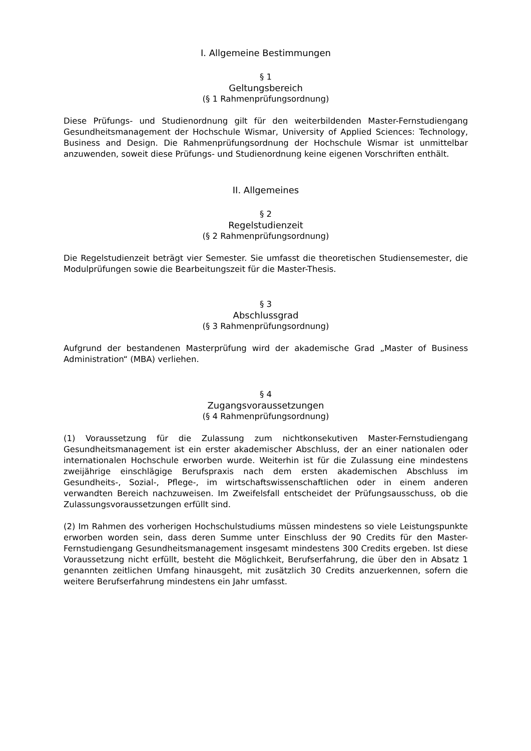I. Allgemeine Bestimmungen
§ 1
Geltungsbereich
(§ 1 Rahmenprüfungsordnung)
Diese Prüfungs- und Studienordnung gilt für den weiterbildenden Master-Fernstudiengang Gesundheitsmanagement der Hochschule Wismar, University of Applied Sciences: Technology, Business and Design. Die Rahmenprüfungsordnung der Hochschule Wismar ist unmittelbar anzuwenden, soweit diese Prüfungs- und Studienordnung keine eigenen Vorschriften enthält.
II. Allgemeines
§ 2
Regelstudienzeit
(§ 2 Rahmenprüfungsordnung)
Die Regelstudienzeit beträgt vier Semester. Sie umfasst die theoretischen Studiensemester, die Modulprüfungen sowie die Bearbeitungszeit für die Master-Thesis.
§ 3
Abschlussgrad
(§ 3 Rahmenprüfungsordnung)
Aufgrund der bestandenen Masterprüfung wird der akademische Grad „Master of Business Administration“ (MBA) verliehen.
§ 4
Zugangsvoraussetzungen
(§ 4 Rahmenprüfungsordnung)
(1) Voraussetzung für die Zulassung zum nichtkonsekutiven Master-Fernstudiengang Gesundheitsmanagement ist ein erster akademischer Abschluss, der an einer nationalen oder internationalen Hochschule erworben wurde. Weiterhin ist für die Zulassung eine mindestens zweijährige einschlägige Berufspraxis nach dem ersten akademischen Abschluss im Gesundheits-, Sozial-, Pflege-, im wirtschaftswissenschaftlichen oder in einem anderen verwandten Bereich nachzuweisen. Im Zweifelsfall entscheidet der Prüfungsausschuss, ob die Zulassungsvoraussetzungen erfüllt sind.
(2) Im Rahmen des vorherigen Hochschulstudiums müssen mindestens so viele Leistungspunkte erworben worden sein, dass deren Summe unter Einschluss der 90 Credits für den Master-Fernstudiengang Gesundheitsmanagement insgesamt mindestens 300 Credits ergeben. Ist diese Voraussetzung nicht erfüllt, besteht die Möglichkeit, Berufserfahrung, die über den in Absatz 1 genannten zeitlichen Umfang hinausgeht, mit zusätzlich 30 Credits anzuerkennen, sofern die weitere Berufserfahrung mindestens ein Jahr umfasst.